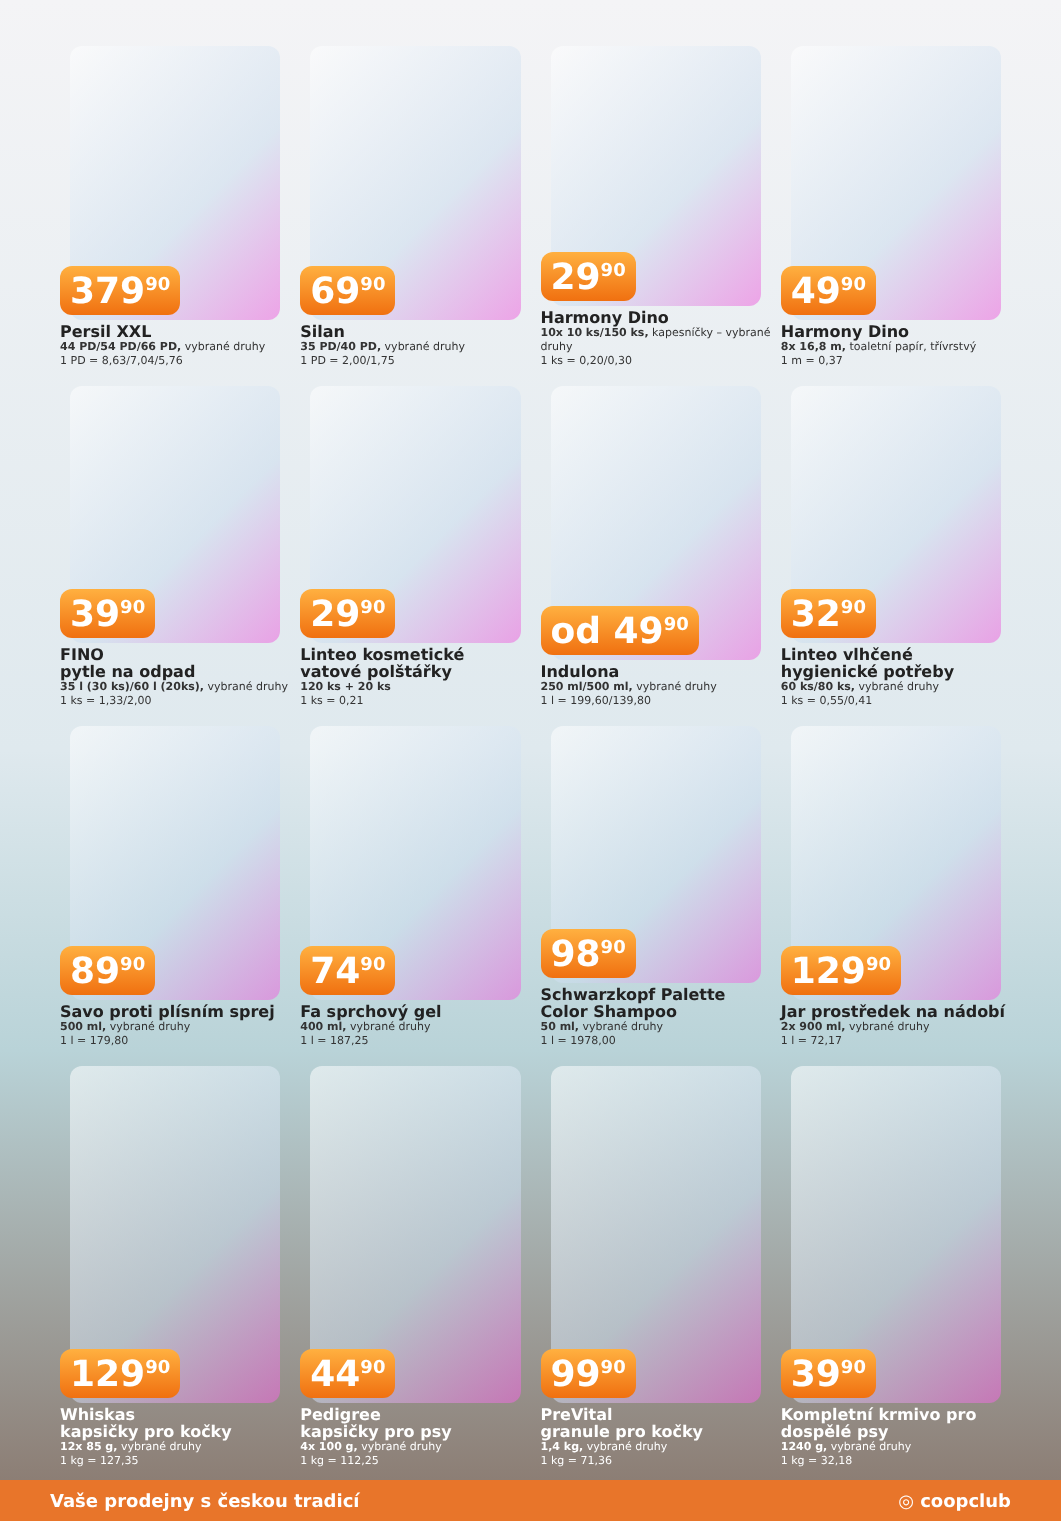379<sup>90</sup>
Persil XXL
44 PD/54 PD/66 PD, vybrané druhy
1 PD = 8,63/7,04/5,76
69<sup>90</sup>
Silan
35 PD/40 PD, vybrané druhy
1 PD = 2,00/1,75
29<sup>90</sup>
Harmony Dino
10x 10 ks/150 ks, kapesníčky – vybrané druhy
1 ks = 0,20/0,30
49<sup>90</sup>
Harmony Dino
8x 16,8 m, toaletní papír, třívrstvý
1 m = 0,37
39<sup>90</sup>
FINO
pytle na odpad
35 l (30 ks)/60 l (20ks), vybrané druhy
1 ks = 1,33/2,00
29<sup>90</sup>
Linteo kosmetické vatové polštářky
120 ks + 20 ks
1 ks = 0,21
od 49<sup>90</sup>
Indulona
250 ml/500 ml, vybrané druhy
1 l = 199,60/139,80
32<sup>90</sup>
Linteo vlhčené hygienické potřeby
60 ks/80 ks, vybrané druhy
1 ks = 0,55/0,41
89<sup>90</sup>
Savo proti plísním sprej
500 ml, vybrané druhy
1 l = 179,80
74<sup>90</sup>
Fa sprchový gel
400 ml, vybrané druhy
1 l = 187,25
98<sup>90</sup>
Schwarzkopf Palette Color Shampoo
50 ml, vybrané druhy
1 l = 1978,00
129<sup>90</sup>
Jar prostředek na nádobí
2x 900 ml, vybrané druhy
1 l = 72,17
129<sup>90</sup>
Whiskas
kapsičky pro kočky
12x 85 g, vybrané druhy
1 kg = 127,35
44<sup>90</sup>
Pedigree
kapsičky pro psy
4x 100 g, vybrané druhy
1 kg = 112,25
99<sup>90</sup>
PreVital
granule pro kočky
1,4 kg, vybrané druhy
1 kg = 71,36
39<sup>90</sup>
Kompletní krmivo pro dospělé psy
1240 g, vybrané druhy
1 kg = 32,18
Vaše prodejny s českou tradicí ◎ coopclub